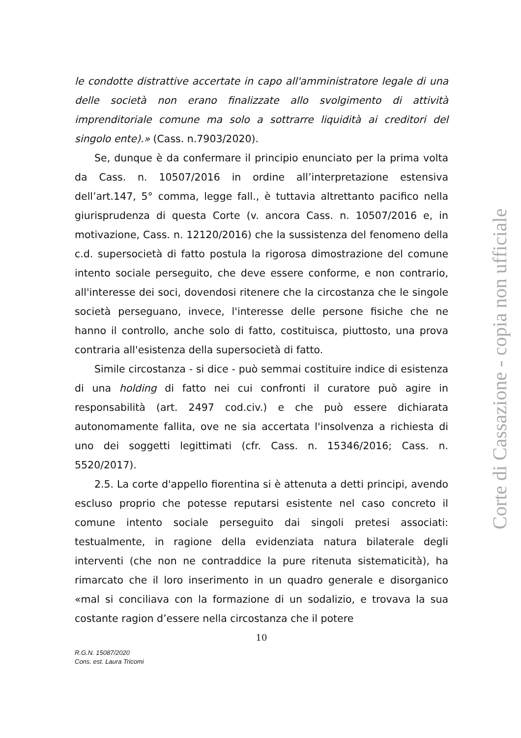le condotte distrattive accertate in capo all'amministratore legale di una delle società non erano finalizzate allo svolgimento di attività imprenditoriale comune ma solo a sottrarre liquidità ai creditori del singolo ente).» (Cass. n.7903/2020).
Se, dunque è da confermare il principio enunciato per la prima volta da Cass. n. 10507/2016 in ordine all’interpretazione estensiva dell’art.147, 5° comma, legge fall., è tuttavia altrettanto pacifico nella giurisprudenza di questa Corte (v. ancora Cass. n. 10507/2016 e, in motivazione, Cass. n. 12120/2016) che la sussistenza del fenomeno della c.d. supersocietà di fatto postula la rigorosa dimostrazione del comune intento sociale perseguito, che deve essere conforme, e non contrario, all'interesse dei soci, dovendosi ritenere che la circostanza che le singole società perseguano, invece, l'interesse delle persone fisiche che ne hanno il controllo, anche solo di fatto, costituisca, piuttosto, una prova contraria all'esistenza della supersocietà di fatto.
Simile circostanza - si dice - può semmai costituire indice di esistenza di una holding di fatto nei cui confronti il curatore può agire in responsabilità (art. 2497 cod.civ.) e che può essere dichiarata autonomamente fallita, ove ne sia accertata l'insolvenza a richiesta di uno dei soggetti legittimati (cfr. Cass. n. 15346/2016; Cass. n. 5520/2017).
2.5. La corte d'appello fiorentina si è attenuta a detti principi, avendo escluso proprio che potesse reputarsi esistente nel caso concreto il comune intento sociale perseguito dai singoli pretesi associati: testualmente, in ragione della evidenziata natura bilaterale degli interventi (che non ne contraddice la pure ritenuta sistematicità), ha rimarcato che il loro inserimento in un quadro generale e disorganico «mal si conciliava con la formazione di un sodalizio, e trovava la sua costante ragion d’essere nella circostanza che il potere
10
R.G.N. 15087/2020
Cons. est. Laura Tricomi
Corte di Cassazione - copia non ufficiale